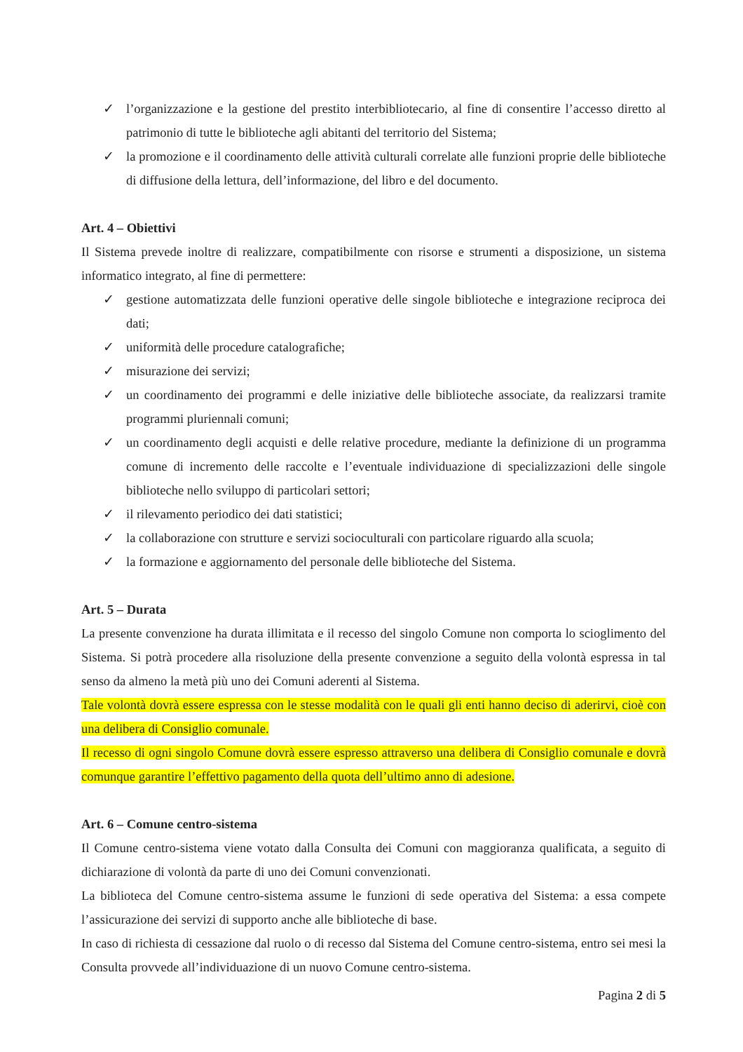✓ l’organizzazione e la gestione del prestito interbibliotecario, al fine di consentire l’accesso diretto al patrimonio di tutte le biblioteche agli abitanti del territorio del Sistema;
✓ la promozione e il coordinamento delle attività culturali correlate alle funzioni proprie delle biblioteche di diffusione della lettura, dell’informazione, del libro e del documento.
Art. 4 – Obiettivi
Il Sistema prevede inoltre di realizzare, compatibilmente con risorse e strumenti a disposizione, un sistema informatico integrato, al fine di permettere:
✓ gestione automatizzata delle funzioni operative delle singole biblioteche e integrazione reciproca dei dati;
✓ uniformità delle procedure catalografiche;
✓ misurazione dei servizi;
✓ un coordinamento dei programmi e delle iniziative delle biblioteche associate, da realizzarsi tramite programmi pluriennali comuni;
✓ un coordinamento degli acquisti e delle relative procedure, mediante la definizione di un programma comune di incremento delle raccolte e l’eventuale individuazione di specializzazioni delle singole biblioteche nello sviluppo di particolari settori;
✓ il rilevamento periodico dei dati statistici;
✓ la collaborazione con strutture e servizi socioculturali con particolare riguardo alla scuola;
✓ la formazione e aggiornamento del personale delle biblioteche del Sistema.
Art. 5 – Durata
La presente convenzione ha durata illimitata e il recesso del singolo Comune non comporta lo scioglimento del Sistema. Si potrà procedere alla risoluzione della presente convenzione a seguito della volontà espressa in tal senso da almeno la metà più uno dei Comuni aderenti al Sistema.
Tale volontà dovrà essere espressa con le stesse modalità con le quali gli enti hanno deciso di aderirvi, cioè con una delibera di Consiglio comunale.
Il recesso di ogni singolo Comune dovrà essere espresso attraverso una delibera di Consiglio comunale e dovrà comunque garantire l’effettivo pagamento della quota dell’ultimo anno di adesione.
Art. 6 – Comune centro-sistema
Il Comune centro-sistema viene votato dalla Consulta dei Comuni con maggioranza qualificata, a seguito di dichiarazione di volontà da parte di uno dei Comuni convenzionati.
La biblioteca del Comune centro-sistema assume le funzioni di sede operativa del Sistema: a essa compete l’assicurazione dei servizi di supporto anche alle biblioteche di base.
In caso di richiesta di cessazione dal ruolo o di recesso dal Sistema del Comune centro-sistema, entro sei mesi la Consulta provvede all’individuazione di un nuovo Comune centro-sistema.
Pagina 2 di 5